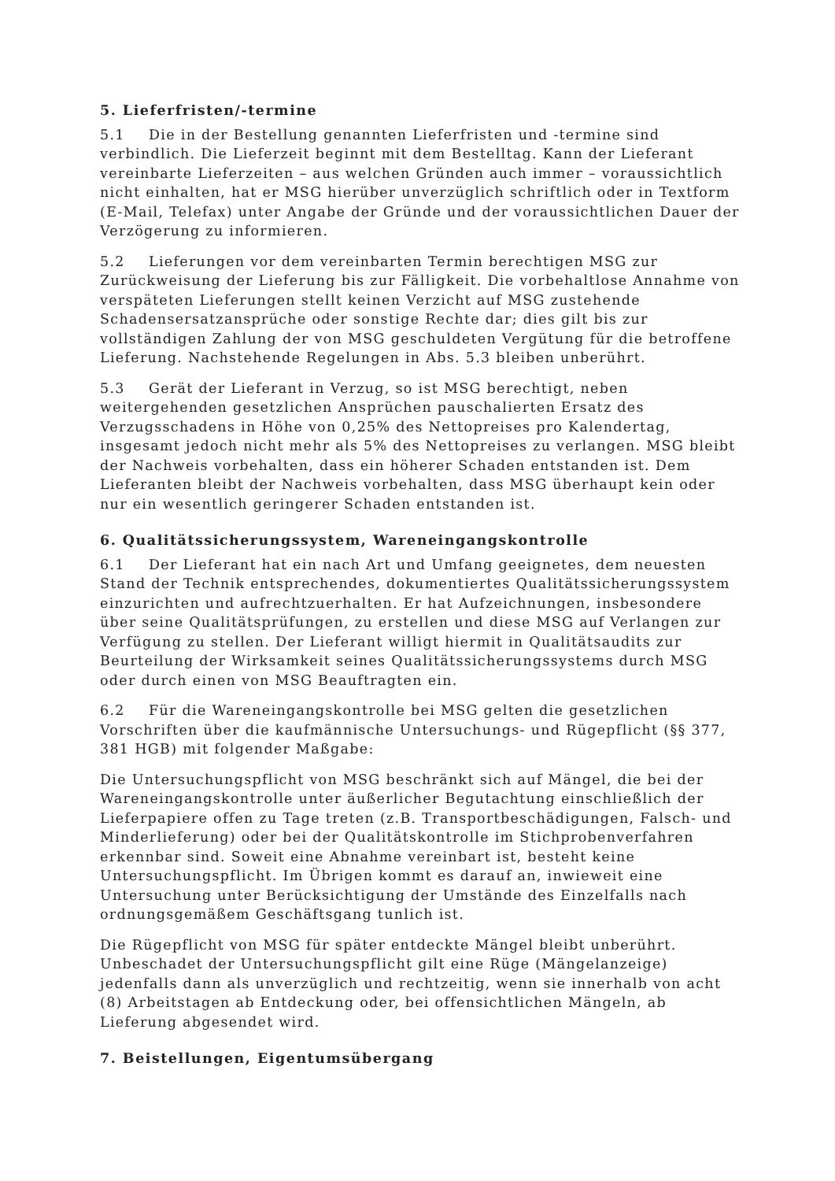5. Lieferfristen/-termine
5.1 Die in der Bestellung genannten Lieferfristen und -termine sind verbindlich. Die Lieferzeit beginnt mit dem Bestelltag. Kann der Lieferant vereinbarte Lieferzeiten – aus welchen Gründen auch immer – voraussichtlich nicht einhalten, hat er MSG hierüber unverzüglich schriftlich oder in Textform (E-Mail, Telefax) unter Angabe der Gründe und der voraussichtlichen Dauer der Verzögerung zu informieren.
5.2 Lieferungen vor dem vereinbarten Termin berechtigen MSG zur Zurückweisung der Lieferung bis zur Fälligkeit. Die vorbehaltlose Annahme von verspäteten Lieferungen stellt keinen Verzicht auf MSG zustehende Schadensersatzansprüche oder sonstige Rechte dar; dies gilt bis zur vollständigen Zahlung der von MSG geschuldeten Vergütung für die betroffene Lieferung. Nachstehende Regelungen in Abs. 5.3 bleiben unberührt.
5.3 Gerät der Lieferant in Verzug, so ist MSG berechtigt, neben weitergehenden gesetzlichen Ansprüchen pauschalierten Ersatz des Verzugsschadens in Höhe von 0,25% des Nettopreises pro Kalendertag, insgesamt jedoch nicht mehr als 5% des Nettopreises zu verlangen. MSG bleibt der Nachweis vorbehalten, dass ein höherer Schaden entstanden ist. Dem Lieferanten bleibt der Nachweis vorbehalten, dass MSG überhaupt kein oder nur ein wesentlich geringerer Schaden entstanden ist.
6. Qualitätssicherungssystem, Wareneingangskontrolle
6.1 Der Lieferant hat ein nach Art und Umfang geeignetes, dem neuesten Stand der Technik entsprechendes, dokumentiertes Qualitätssicherungssystem einzurichten und aufrechtzuerhalten. Er hat Aufzeichnungen, insbesondere über seine Qualitätsprüfungen, zu erstellen und diese MSG auf Verlangen zur Verfügung zu stellen. Der Lieferant willigt hiermit in Qualitätsaudits zur Beurteilung der Wirksamkeit seines Qualitätssicherungssystems durch MSG oder durch einen von MSG Beauftragten ein.
6.2 Für die Wareneingangskontrolle bei MSG gelten die gesetzlichen Vorschriften über die kaufmännische Untersuchungs- und Rügepflicht (§§ 377, 381 HGB) mit folgender Maßgabe:
Die Untersuchungspflicht von MSG beschränkt sich auf Mängel, die bei der Wareneingangskontrolle unter äußerlicher Begutachtung einschließlich der Lieferpapiere offen zu Tage treten (z.B. Transportbeschädigungen, Falsch- und Minderlieferung) oder bei der Qualitätskontrolle im Stichprobenverfahren erkennbar sind. Soweit eine Abnahme vereinbart ist, besteht keine Untersuchungspflicht. Im Übrigen kommt es darauf an, inwieweit eine Untersuchung unter Berücksichtigung der Umstände des Einzelfalls nach ordnungsgemäßem Geschäftsgang tunlich ist.
Die Rügepflicht von MSG für später entdeckte Mängel bleibt unberührt. Unbeschadet der Untersuchungspflicht gilt eine Rüge (Mängelanzeige) jedenfalls dann als unverzüglich und rechtzeitig, wenn sie innerhalb von acht (8) Arbeitstagen ab Entdeckung oder, bei offensichtlichen Mängeln, ab Lieferung abgesendet wird.
7. Beistellungen, Eigentumsübergang